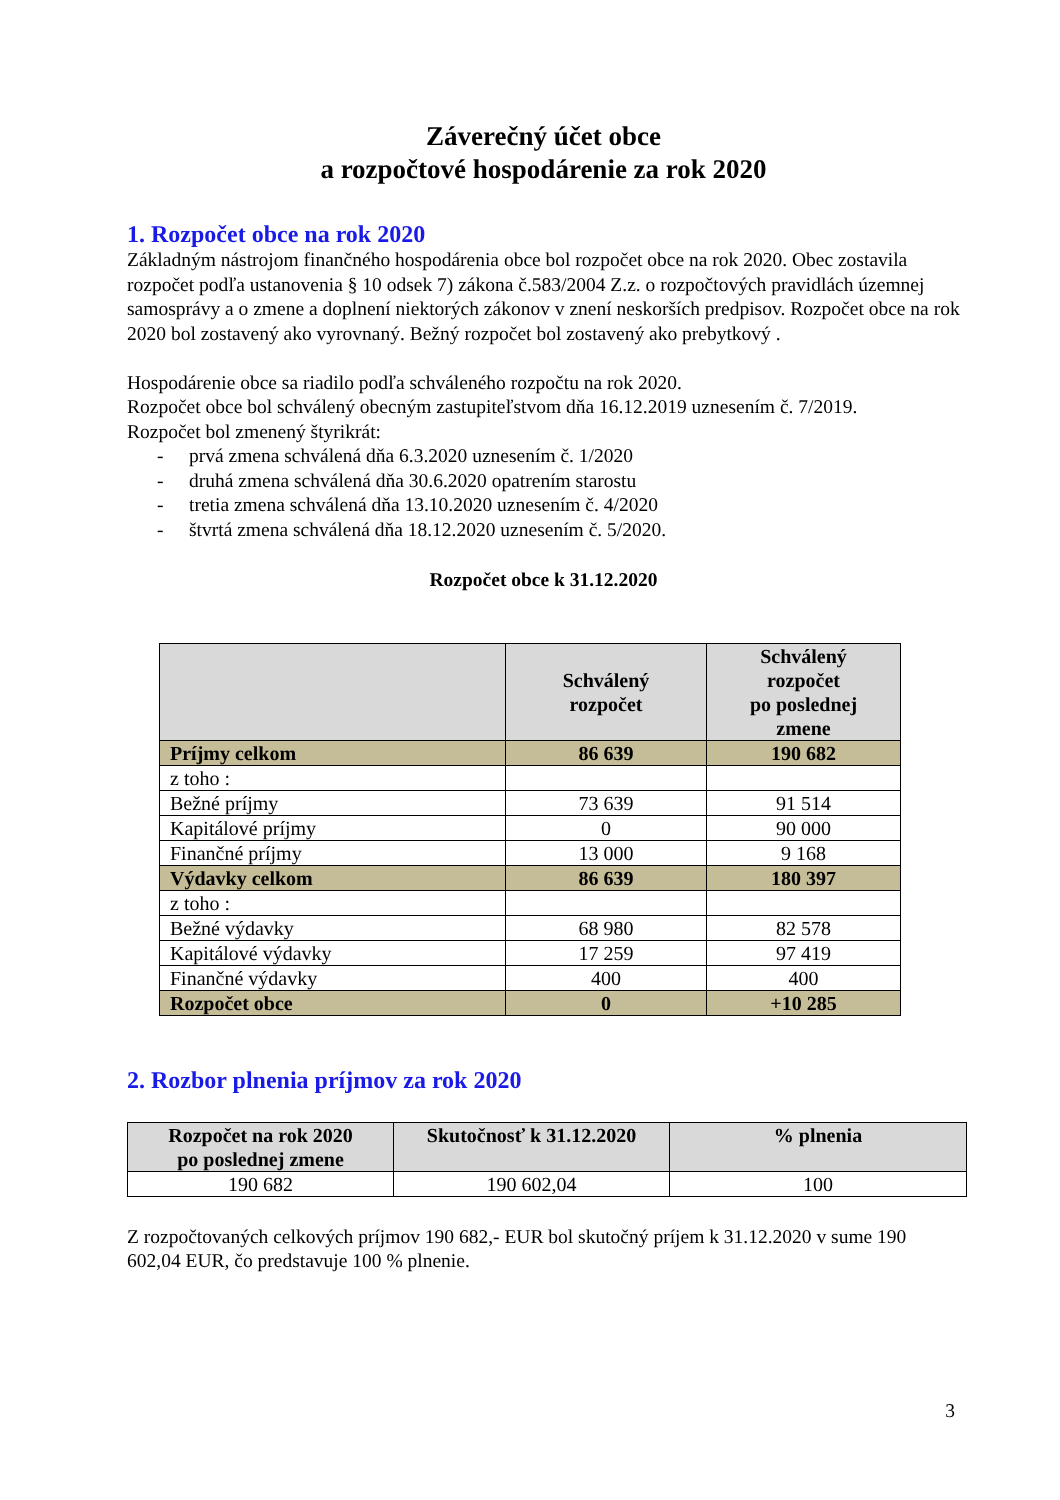Záverečný účet obce
a rozpočtové hospodárenie za rok 2020
1. Rozpočet obce na rok 2020
Základným nástrojom finančného hospodárenia obce bol rozpočet obce na rok 2020. Obec zostavila rozpočet podľa ustanovenia § 10 odsek 7) zákona č.583/2004 Z.z. o rozpočtových pravidlách územnej samosprávy a o zmene a doplnení niektorých zákonov v znení neskorších predpisov. Rozpočet obce na rok 2020 bol zostavený ako vyrovnaný. Bežný rozpočet bol zostavený ako prebytkový .
Hospodárenie obce sa riadilo podľa schváleného rozpočtu na rok 2020.
Rozpočet obce bol schválený obecným zastupiteľstvom dňa 16.12.2019 uznesením č. 7/2019.
Rozpočet bol zmenený štyrikrát:
- prvá zmena schválená dňa 6.3.2020 uznesením č. 1/2020
- druhá zmena schválená dňa 30.6.2020 opatrením starostu
- tretia zmena schválená dňa 13.10.2020 uznesením č. 4/2020
- štvrtá zmena schválená dňa 18.12.2020 uznesením č. 5/2020.
Rozpočet obce k 31.12.2020
| | Schválený rozpočet | Schválený rozpočet po poslednej zmene |
| --- | --- | --- |
| Príjmy celkom | 86 639 | 190 682 |
| z toho : | | |
| Bežné príjmy | 73 639 | 91 514 |
| Kapitálové príjmy | 0 | 90 000 |
| Finančné príjmy | 13 000 | 9 168 |
| Výdavky celkom | 86 639 | 180 397 |
| z toho : | | |
| Bežné výdavky | 68 980 | 82 578 |
| Kapitálové výdavky | 17 259 | 97 419 |
| Finančné výdavky | 400 | 400 |
| Rozpočet obce | 0 | +10 285 |
2. Rozbor plnenia príjmov za rok 2020
| Rozpočet na rok 2020 po poslednej zmene | Skutočnosť k 31.12.2020 | % plnenia |
| --- | --- | --- |
| 190 682 | 190 602,04 | 100 |
Z rozpočtovaných celkových príjmov 190 682,- EUR bol skutočný príjem k 31.12.2020 v sume 190 602,04 EUR, čo predstavuje 100 % plnenie.
3